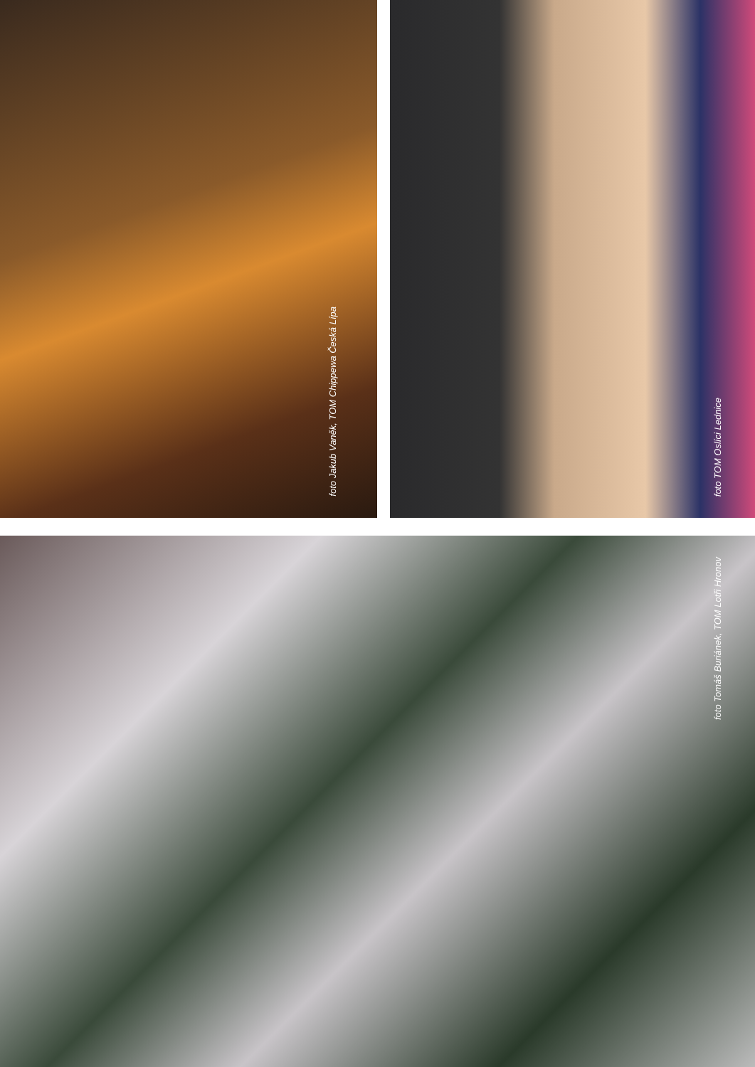foto Jakub Vaněk, TOM Chippewa Česká Lípa
foto TOM Oslíci Lednice
foto Tomáš Buriánek, TOM Lotři Hronov